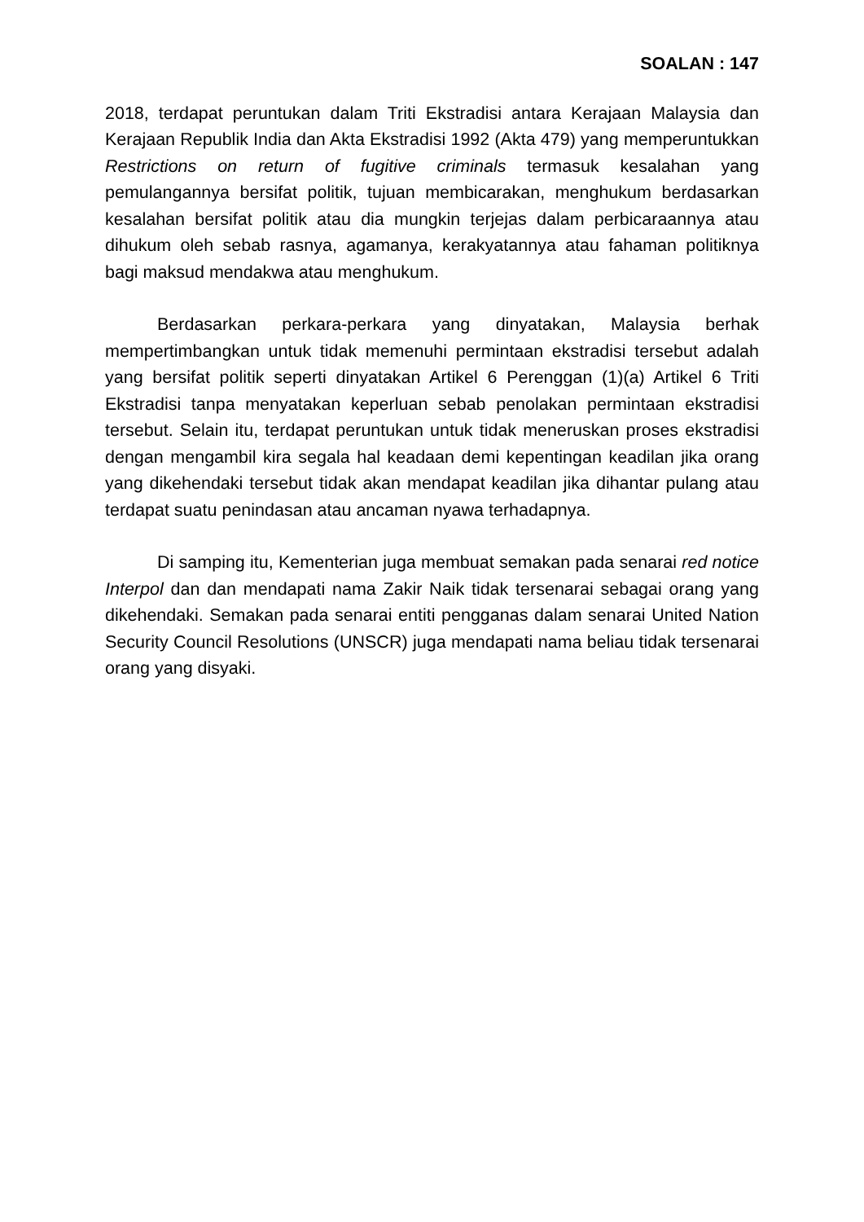SOALAN : 147
2018, terdapat peruntukan dalam Triti Ekstradisi antara Kerajaan Malaysia dan Kerajaan Republik India dan Akta Ekstradisi 1992 (Akta 479) yang memperuntukkan Restrictions on return of fugitive criminals termasuk kesalahan yang pemulangannya bersifat politik, tujuan membicarakan, menghukum berdasarkan kesalahan bersifat politik atau dia mungkin terjejas dalam perbicaraannya atau dihukum oleh sebab rasnya, agamanya, kerakyatannya atau fahaman politiknya bagi maksud mendakwa atau menghukum.
Berdasarkan perkara-perkara yang dinyatakan, Malaysia berhak mempertimbangkan untuk tidak memenuhi permintaan ekstradisi tersebut adalah yang bersifat politik seperti dinyatakan Artikel 6 Perenggan (1)(a) Artikel 6 Triti Ekstradisi tanpa menyatakan keperluan sebab penolakan permintaan ekstradisi tersebut. Selain itu, terdapat peruntukan untuk tidak meneruskan proses ekstradisi dengan mengambil kira segala hal keadaan demi kepentingan keadilan jika orang yang dikehendaki tersebut tidak akan mendapat keadilan jika dihantar pulang atau terdapat suatu penindasan atau ancaman nyawa terhadapnya.
Di samping itu, Kementerian juga membuat semakan pada senarai red notice Interpol dan dan mendapati nama Zakir Naik tidak tersenarai sebagai orang yang dikehendaki. Semakan pada senarai entiti pengganas dalam senarai United Nation Security Council Resolutions (UNSCR) juga mendapati nama beliau tidak tersenarai orang yang disyaki.